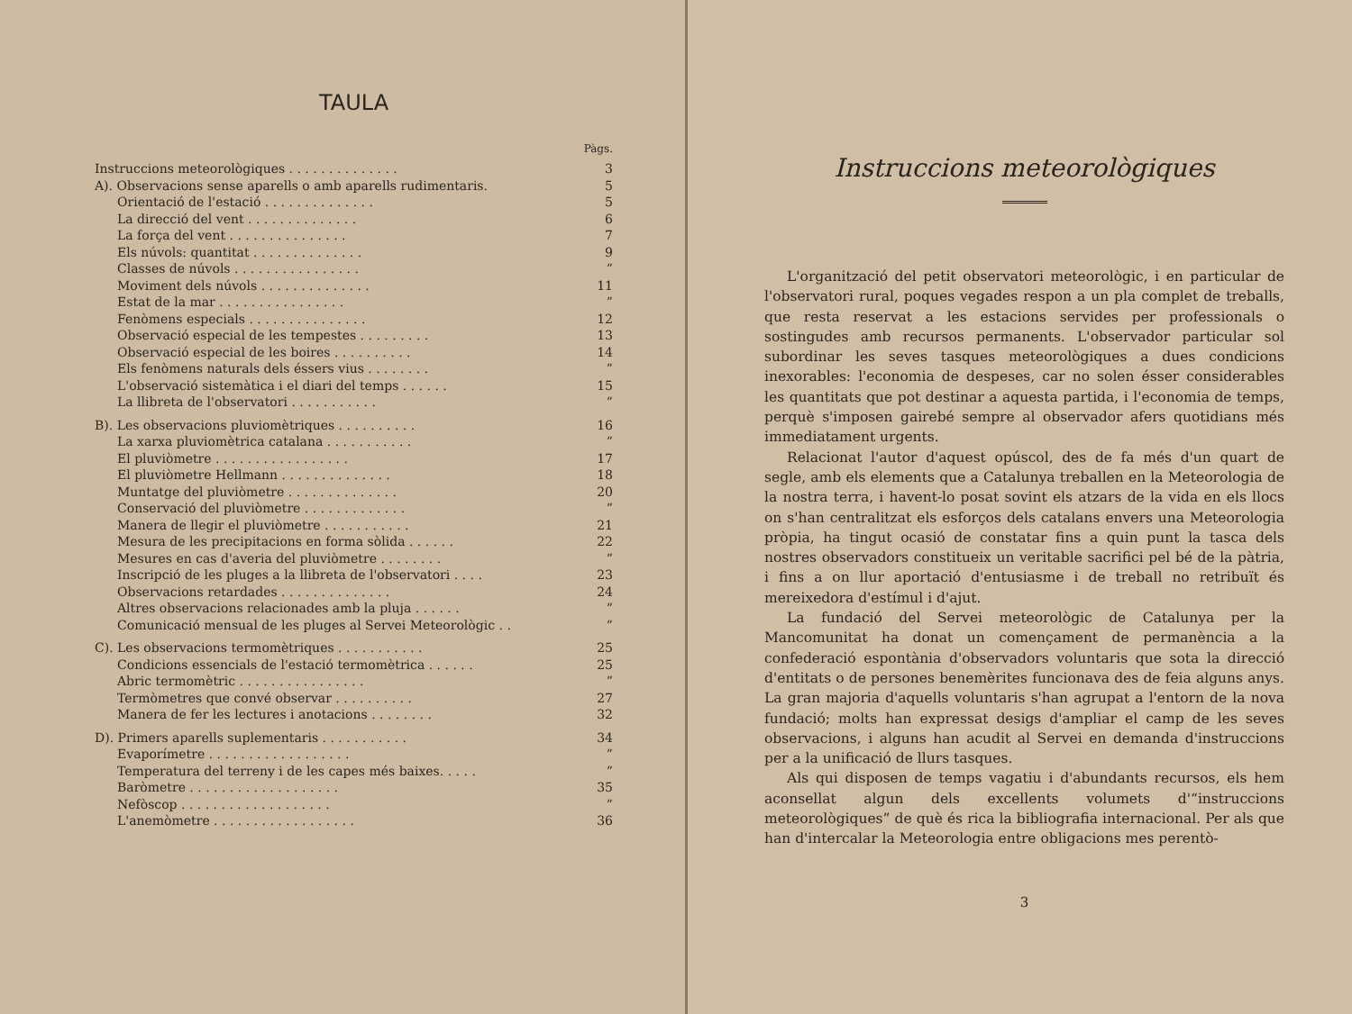TAULA
Pàgs.
| Instruccions meteorològiques . . . . . . . . . . . . . . | 3 |
| A). Observacions sense aparells o amb aparells rudimentaris. | 5 |
| Orientació de l'estació . . . . . . . . . . . . . . | 5 |
| La direcció del vent . . . . . . . . . . . . . . | 6 |
| La força del vent . . . . . . . . . . . . . . . | 7 |
| Els núvols: quantitat . . . . . . . . . . . . . . | 9 |
| Classes de núvols . . . . . . . . . . . . . . . . | ” |
| Moviment dels núvols . . . . . . . . . . . . . . | 11 |
| Estat de la mar . . . . . . . . . . . . . . . . | ” |
| Fenòmens especials . . . . . . . . . . . . . . . | 12 |
| Observació especial de les tempestes . . . . . . . . . | 13 |
| Observació especial de les boires . . . . . . . . . . | 14 |
| Els fenòmens naturals dels éssers vius . . . . . . . . | ” |
| L'observació sistemàtica i el diari del temps . . . . . . | 15 |
| La llibreta de l'observatori . . . . . . . . . . . | ” |
| B). Les observacions pluviomètriques . . . . . . . . . . | 16 |
| La xarxa pluviomètrica catalana . . . . . . . . . . . | ” |
| El pluviòmetre . . . . . . . . . . . . . . . . . | 17 |
| El pluviòmetre Hellmann . . . . . . . . . . . . . . | 18 |
| Muntatge del pluviòmetre . . . . . . . . . . . . . . | 20 |
| Conservació del pluviòmetre . . . . . . . . . . . . . | ” |
| Manera de llegir el pluviòmetre . . . . . . . . . . . | 21 |
| Mesura de les precipitacions en forma sòlida . . . . . . | 22 |
| Mesures en cas d'averia del pluviòmetre . . . . . . . . | ” |
| Inscripció de les pluges a la llibreta de l'observatori . . . . | 23 |
| Observacions retardades . . . . . . . . . . . . . . | 24 |
| Altres observacions relacionades amb la pluja . . . . . . | ” |
| Comunicació mensual de les pluges al Servei Meteorològic . . | ” |
| C). Les observacions termomètriques . . . . . . . . . . . | 25 |
| Condicions essencials de l'estació termomètrica . . . . . . | 25 |
| Abric termomètric . . . . . . . . . . . . . . . . | ” |
| Termòmetres que convé observar . . . . . . . . . . | 27 |
| Manera de fer les lectures i anotacions . . . . . . . . | 32 |
| D). Primers aparells suplementaris . . . . . . . . . . . | 34 |
| Evaporímetre . . . . . . . . . . . . . . . . . . | ” |
| Temperatura del terreny i de les capes més baixes. . . . . | ” |
| Baròmetre . . . . . . . . . . . . . . . . . . . | 35 |
| Nefòscop . . . . . . . . . . . . . . . . . . . | ” |
| L'anemòmetre . . . . . . . . . . . . . . . . . . | 36 |
Instruccions meteorològiques
L'organització del petit observatori meteorològic, i en particular de l'observatori rural, poques vegades respon a un pla complet de treballs, que resta reservat a les estacions servides per professionals o sostingudes amb recursos permanents. L'observador particular sol subordinar les seves tasques meteorològiques a dues condicions inexorables: l'economia de despeses, car no solen ésser considerables les quantitats que pot destinar a aquesta partida, i l'economia de temps, perquè s'imposen gairebé sempre al observador afers quotidians més immediatament urgents.
Relacionat l'autor d'aquest opúscol, des de fa més d'un quart de segle, amb els elements que a Catalunya treballen en la Meteorologia de la nostra terra, i havent-lo posat sovint els atzars de la vida en els llocs on s'han centralitzat els esforços dels catalans envers una Meteorologia pròpia, ha tingut ocasió de constatar fins a quin punt la tasca dels nostres observadors constitueix un veritable sacrifici pel bé de la pàtria, i fins a on llur aportació d'entusiasme i de treball no retribuït és mereixedora d'estímul i d'ajut.
La fundació del Servei meteorològic de Catalunya per la Mancomunitat ha donat un començament de permanència a la confederació espontània d'observadors voluntaris que sota la direcció d'entitats o de persones benemèrites funcionava des de feia alguns anys. La gran majoria d'aquells voluntaris s'han agrupat a l'entorn de la nova fundació; molts han expressat desigs d'ampliar el camp de les seves observacions, i alguns han acudit al Servei en demanda d'instruccions per a la unificació de llurs tasques.
Als qui disposen de temps vagatiu i d'abundants recursos, els hem aconsellat algun dels excellents volumets d'“instruccions meteorològiques” de què és rica la bibliografia internacional. Per als que han d'intercalar la Meteorologia entre obligacions mes perentò-
3